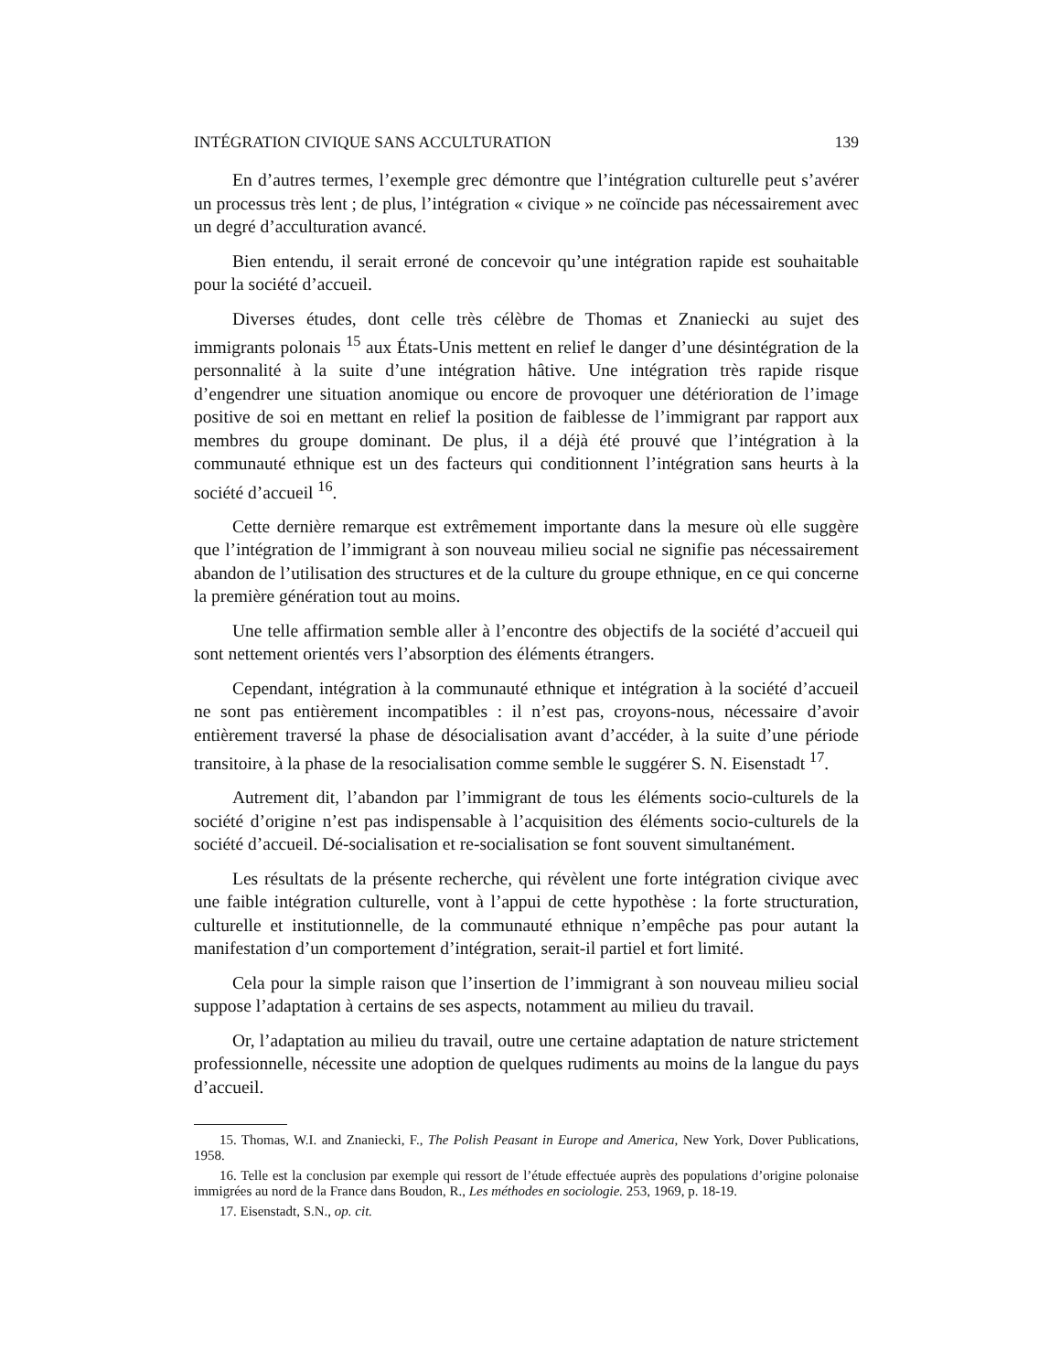INTÉGRATION CIVIQUE SANS ACCULTURATION 139
En d’autres termes, l’exemple grec démontre que l’intégration culturelle peut s’avérer un processus très lent ; de plus, l’intégration « civique » ne coïncide pas nécessairement avec un degré d’acculturation avancé.
Bien entendu, il serait erroné de concevoir qu’une intégration rapide est souhaitable pour la société d’accueil.
Diverses études, dont celle très célèbre de Thomas et Znaniecki au sujet des immigrants polonais <sup>15</sup> aux États-Unis mettent en relief le danger d’une désintégration de la personnalité à la suite d’une intégration hâtive. Une intégration très rapide risque d’engendrer une situation anomique ou encore de provoquer une détérioration de l’image positive de soi en mettant en relief la position de faiblesse de l’immigrant par rapport aux membres du groupe dominant. De plus, il a déjà été prouvé que l’intégration à la communauté ethnique est un des facteurs qui conditionnent l’intégration sans heurts à la société d’accueil <sup>16</sup>.
Cette dernière remarque est extrêmement importante dans la mesure où elle suggère que l’intégration de l’immigrant à son nouveau milieu social ne signifie pas nécessairement abandon de l’utilisation des structures et de la culture du groupe ethnique, en ce qui concerne la première génération tout au moins.
Une telle affirmation semble aller à l’encontre des objectifs de la société d’accueil qui sont nettement orientés vers l’absorption des éléments étrangers.
Cependant, intégration à la communauté ethnique et intégration à la société d’accueil ne sont pas entièrement incompatibles : il n’est pas, croyons-nous, nécessaire d’avoir entièrement traversé la phase de désocialisation avant d’accéder, à la suite d’une période transitoire, à la phase de la resocialisation comme semble le suggérer S. N. Eisenstadt <sup>17</sup>.
Autrement dit, l’abandon par l’immigrant de tous les éléments socio-culturels de la société d’origine n’est pas indispensable à l’acquisition des éléments socio-culturels de la société d’accueil. Dé-socialisation et re-socialisation se font souvent simultanément.
Les résultats de la présente recherche, qui révèlent une forte intégration civique avec une faible intégration culturelle, vont à l’appui de cette hypothèse : la forte structuration, culturelle et institutionnelle, de la communauté ethnique n’empêche pas pour autant la manifestation d’un comportement d’intégration, serait-il partiel et fort limité.
Cela pour la simple raison que l’insertion de l’immigrant à son nouveau milieu social suppose l’adaptation à certains de ses aspects, notamment au milieu du travail.
Or, l’adaptation au milieu du travail, outre une certaine adaptation de nature strictement professionnelle, nécessite une adoption de quelques rudiments au moins de la langue du pays d’accueil.
15. Thomas, W.I. and Znaniecki, F., The Polish Peasant in Europe and America, New York, Dover Publications, 1958.
16. Telle est la conclusion par exemple qui ressort de l’étude effectuée auprès des populations d’origine polonaise immigrées au nord de la France dans Boudon, R., Les méthodes en sociologie. 253, 1969, p. 18-19.
17. Eisenstadt, S.N., op. cit.